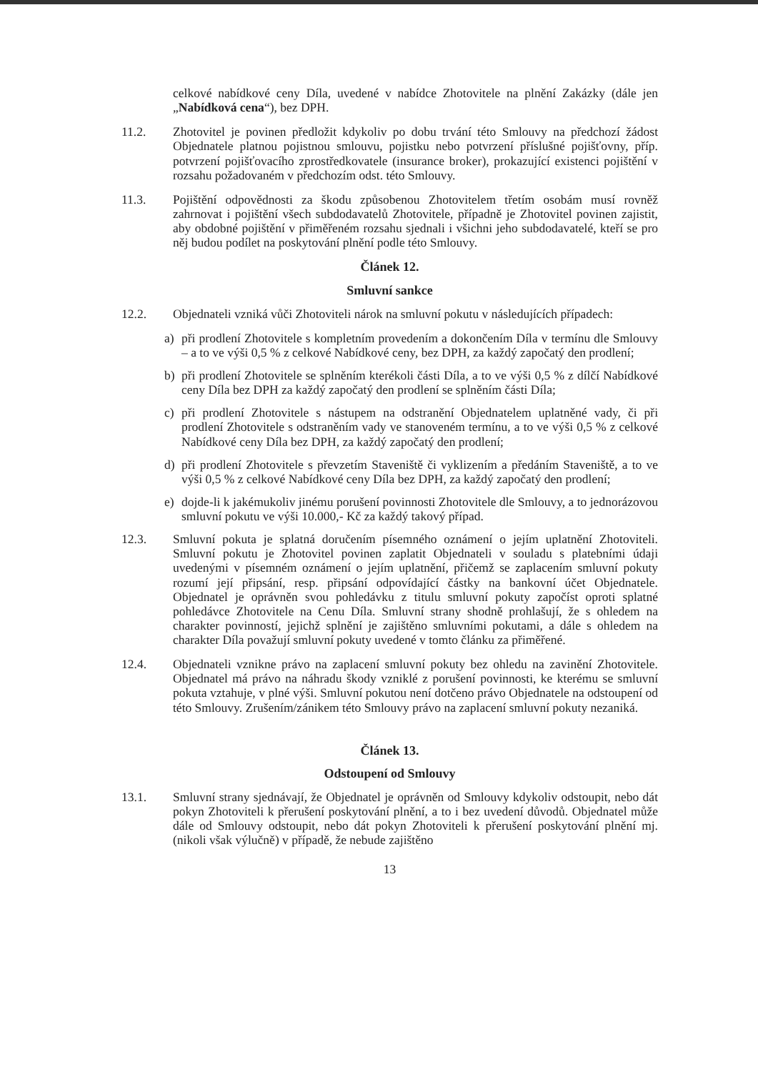celkové nabídkové ceny Díla, uvedené v nabídce Zhotovitele na plnění Zakázky (dále jen „Nabídková cena“), bez DPH.
11.2. Zhotovitel je povinen předložit kdykoliv po dobu trvání této Smlouvy na předchozí žádost Objednatele platnou pojistnou smlouvu, pojistku nebo potvrzení příslušné pojišťovny, příp. potvrzení pojišťovacího zprostředkovatele (insurance broker), prokazující existenci pojištění v rozsahu požadovaném v předchozím odst. této Smlouvy.
11.3. Pojištění odpovědnosti za škodu způsobenou Zhotovitelem třetím osobám musí rovněž zahrnovat i pojištění všech subdodavatelů Zhotovitele, případně je Zhotovitel povinen zajistit, aby obdobné pojištění v přiměřeném rozsahu sjednali i všichni jeho subdodavatelé, kteří se pro něj budou podílet na poskytování plnění podle této Smlouvy.
Článek 12.
Smluvní sankce
12.2. Objednateli vzniká vůči Zhotoviteli nárok na smluvní pokutu v následujících případech:
a) při prodlení Zhotovitele s kompletním provedením a dokončením Díla v termínu dle Smlouvy – a to ve výši 0,5 % z celkové Nabídkové ceny, bez DPH, za každý započatý den prodlení;
b) při prodlení Zhotovitele se splněním kterékoli části Díla, a to ve výši 0,5 % z dílčí Nabídkové ceny Díla bez DPH za každý započatý den prodlení se splněním části Díla;
c) při prodlení Zhotovitele s nástupem na odstranění Objednatelem uplatněné vady, či při prodlení Zhotovitele s odstraněním vady ve stanoveném termínu, a to ve výši 0,5 % z celkové Nabídkové ceny Díla bez DPH, za každý započatý den prodlení;
d) při prodlení Zhotovitele s převzetím Staveniště či vyklizením a předáním Staveniště, a to ve výši 0,5 % z celkové Nabídkové ceny Díla bez DPH, za každý započatý den prodlení;
e) dojde-li k jakémukoliv jinému porušení povinnosti Zhotovitele dle Smlouvy, a to jednorázovou smluvní pokutu ve výši 10.000,- Kč za každý takový případ.
12.3. Smluvní pokuta je splatná doručením písemného oznámení o jejím uplatnění Zhotoviteli. Smluvní pokutu je Zhotovitel povinen zaplatit Objednateli v souladu s platebními údaji uvedenými v písemném oznámení o jejím uplatnění, přičemž se zaplacením smluvní pokuty rozumí její připsání, resp. připsání odpovídající částky na bankovní účet Objednatele. Objednatel je oprávněn svou pohledávku z titulu smluvní pokuty započíst oproti splatné pohledávce Zhotovitele na Cenu Díla. Smluvní strany shodně prohlašují, že s ohledem na charakter povinností, jejichž splnění je zajištěno smluvními pokutami, a dále s ohledem na charakter Díla považují smluvní pokuty uvedené v tomto článku za přiměřené.
12.4. Objednateli vznikne právo na zaplacení smluvní pokuty bez ohledu na zavinění Zhotovitele. Objednatel má právo na náhradu škody vzniklé z porušení povinnosti, ke kterému se smluvní pokuta vztahuje, v plné výši. Smluvní pokutou není dotčeno právo Objednatele na odstoupení od této Smlouvy. Zrušením/zánikem této Smlouvy právo na zaplacení smluvní pokuty nezaniká.
Článek 13.
Odstoupení od Smlouvy
13.1. Smluvní strany sjednávají, že Objednatel je oprávněn od Smlouvy kdykoliv odstoupit, nebo dát pokyn Zhotoviteli k přerušení poskytování plnění, a to i bez uvedení důvodů. Objednatel může dále od Smlouvy odstoupit, nebo dát pokyn Zhotoviteli k přerušení poskytování plnění mj. (nikoli však výlučně) v případě, že nebude zajištěno
13